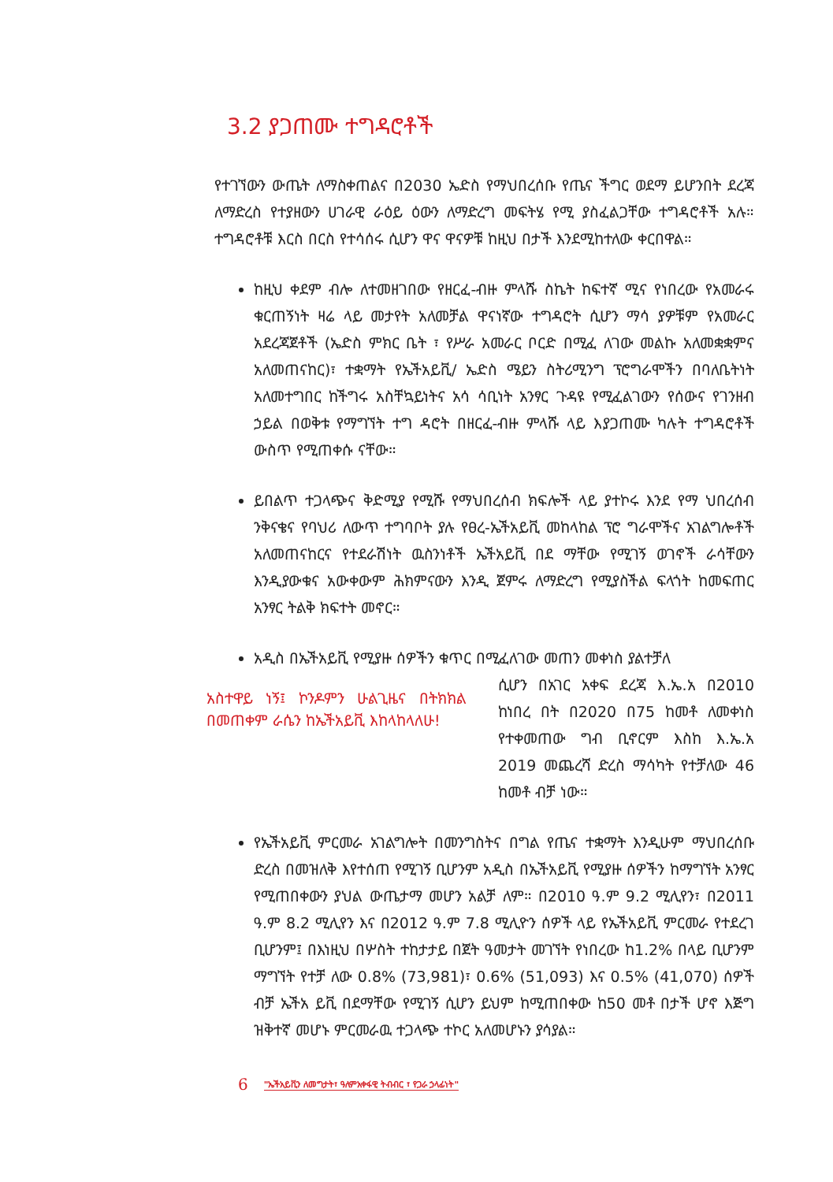3.2 ያጋጠሙ ተግዳሮቶች
የተገኘውን ውጤት ለማስቀጠልና በ2030 ኤድስ የማህበረሰቡ የጤና ችግር ወደማ ይሆንበት ደረጃ ለማድረስ የተያዘውን ሀገራዊ ራዕይ ዕውን ለማድረግ መፍትሄ የሚ ያስፈልጋቸው ተግዳሮቶች አሉ። ተግዳሮቶቹ እርስ በርስ የተሳሰሩ ሲሆን ዋና ዋናዎቹ ከዚህ በታች እንደሚከተለው ቀርበዋል።
ከዚህ ቀደም ብሎ ለተመዘገበው የዘርፈ-ብዙ ምላሹ ስኬት ከፍተኛ ሚና የነበረው የአመራሩ ቁርጠኝነት ዛሬ ላይ መታየት አለመቻል ዋናነኛው ተግዳሮት ሲሆን ማሳ ያዎቹም የአመራር አደረጃጀቶች (ኤድስ ምክር ቤት ፣ የሥራ አመራር ቦርድ በሚፈ ለገው መልኩ አለመቋቋምና አለመጠናከር)፣ ተቋማት የኤችአይቪ/ ኤድስ ሜይን ስትሪሚንግ ፕሮግራሞችን በባለቤትነት አለመተግበር ከችግሩ አስቸኳይነትና አሳ ሳቢነት አንፃር ጉዳዩ የሚፈልገውን የሰውና የገንዘብ ኃይል በወቅቱ የማግኘት ተግ ዳሮት በዘርፈ-ብዙ ምላሹ ላይ እያጋጠሙ ካሉት ተግዳሮቶች ውስጥ የሚጠቀሱ ናቸው።
ይበልጥ ተጋላጭና ቅድሚያ የሚሹ የማህበረሰብ ክፍሎች ላይ ያተኮሩ እንደ የማ ህበረሰብ ንቅናቄና የባህሪ ለውጥ ተግባቦት ያሉ የፀረ-ኤችአይቪ መከላከል ፕሮ ግራሞችና አገልግሎቶች አለመጠናከርና የተደራሽነት ዉስንነቶች ኤችአይቪ በደ ማቸው የሚገኝ ወገኖች ራሳቸውን እንዲያውቁና አውቀውም ሕክምናውን እንዲ ጀምሩ ለማድረግ የሚያስችል ፍላጎት ከመፍጠር አንፃር ትልቅ ክፍተት መኖር።
አዲስ በኤችአይቪ የሚያዙ ሰዎችን ቁጥር በሚፈለገው መጠን መቀነስ ያልተቻለ
አስተዋይ ነኝ፤ ኮንዶምን ሁልጊዜና በትክክል በመጠቀም ራሴን ከኤችአይቪ እከላከላለሁ!
ሲሆን በአገር አቀፍ ደረጃ እ.ኤ.አ በ2010 ከነበረ በት በ2020 በ75 ከመቶ ለመቀነስ የተቀመጠው ግብ ቢኖርም እስከ እ.ኤ.አ 2019 መጨረሻ ድረስ ማሳካት የተቻለው 46 ከመቶ ብቻ ነው።
የኤችአይቪ ምርመራ አገልግሎት በመንግስትና በግል የጤና ተቋማት እንዲሁም ማህበረሰቡ ድረስ በመዝለቅ እየተሰጠ የሚገኝ ቢሆንም አዲስ በኤችአይቪ የሚያዙ ሰዎችን ከማግኘት አንፃር የሚጠበቀውን ያህል ውጤታማ መሆን አልቻ ለም። በ2010 ዓ.ም 9.2 ሚሊየን፣ በ2011 ዓ.ም 8.2 ሚሊየን እና በ2012 ዓ.ም 7.8 ሚሊዮን ሰዎች ላይ የኤችአይቪ ምርመራ የተደረገ ቢሆንም፤ በእነዚህ በሦስት ተከታታይ በጀት ዓመታት መገኘት የነበረው ከ1.2% በላይ ቢሆንም ማግኘት የተቻ ለው 0.8% (73,981)፣ 0.6% (51,093) እና 0.5% (41,070) ሰዎች ብቻ ኤችአ ይቪ በደማቸው የሚገኝ ሲሆን ይህም ከሚጠበቀው ከ50 መቶ በታች ሆኖ እጅግ ዝቅተኛ መሆኑ ምርመራዉ ተጋላጭ ተኮር አለመሆኑን ያሳያል።
6 "ኤችአይቪን ለመግታት፣ ዓለምአቀፋዊ ትብብር ፣ የጋራ ኃላፊነት"